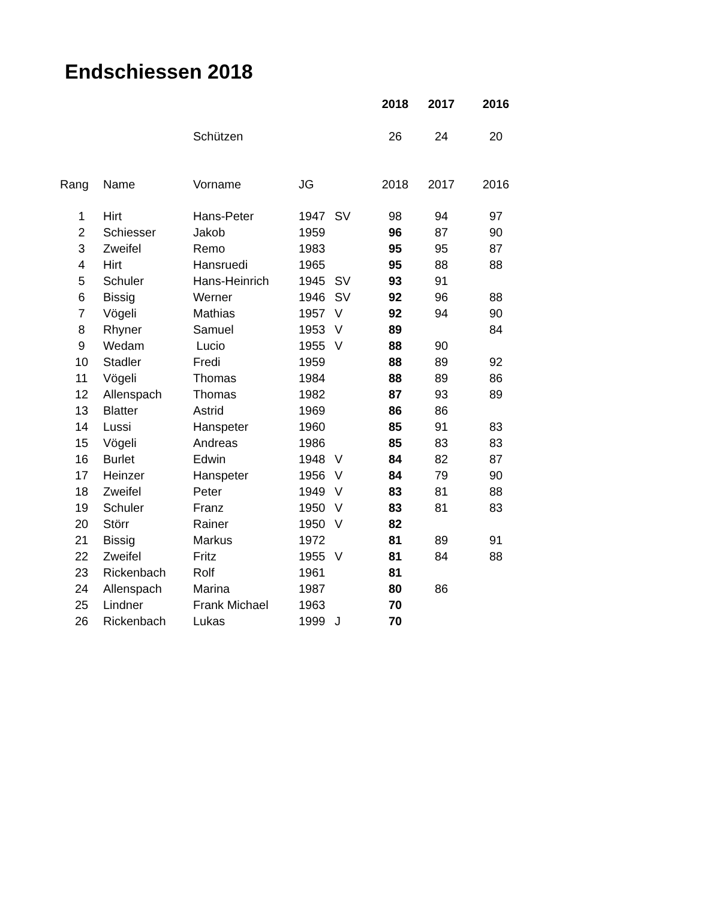Endschiessen 2018
| | | | | | 2018 | 2017 | 2016 |
| | | Schützen | | | 26 | 24 | 20 |
| Rang | Name | Vorname | JG | | 2018 | 2017 | 2016 |
| 1 | Hirt | Hans-Peter | 1947 | SV | 98 | 94 | 97 |
| 2 | Schiesser | Jakob | 1959 | | 96 | 87 | 90 |
| 3 | Zweifel | Remo | 1983 | | 95 | 95 | 87 |
| 4 | Hirt | Hansruedi | 1965 | | 95 | 88 | 88 |
| 5 | Schuler | Hans-Heinrich | 1945 | SV | 93 | 91 | |
| 6 | Bissig | Werner | 1946 | SV | 92 | 96 | 88 |
| 7 | Vögeli | Mathias | 1957 | V | 92 | 94 | 90 |
| 8 | Rhyner | Samuel | 1953 | V | 89 | | 84 |
| 9 | Wedam | Lucio | 1955 | V | 88 | 90 | |
| 10 | Stadler | Fredi | 1959 | | 88 | 89 | 92 |
| 11 | Vögeli | Thomas | 1984 | | 88 | 89 | 86 |
| 12 | Allenspach | Thomas | 1982 | | 87 | 93 | 89 |
| 13 | Blatter | Astrid | 1969 | | 86 | 86 | |
| 14 | Lussi | Hanspeter | 1960 | | 85 | 91 | 83 |
| 15 | Vögeli | Andreas | 1986 | | 85 | 83 | 83 |
| 16 | Burlet | Edwin | 1948 | V | 84 | 82 | 87 |
| 17 | Heinzer | Hanspeter | 1956 | V | 84 | 79 | 90 |
| 18 | Zweifel | Peter | 1949 | V | 83 | 81 | 88 |
| 19 | Schuler | Franz | 1950 | V | 83 | 81 | 83 |
| 20 | Störr | Rainer | 1950 | V | 82 | | |
| 21 | Bissig | Markus | 1972 | | 81 | 89 | 91 |
| 22 | Zweifel | Fritz | 1955 | V | 81 | 84 | 88 |
| 23 | Rickenbach | Rolf | 1961 | | 81 | | |
| 24 | Allenspach | Marina | 1987 | | 80 | 86 | |
| 25 | Lindner | Frank Michael | 1963 | | 70 | | |
| 26 | Rickenbach | Lukas | 1999 | J | 70 | | |